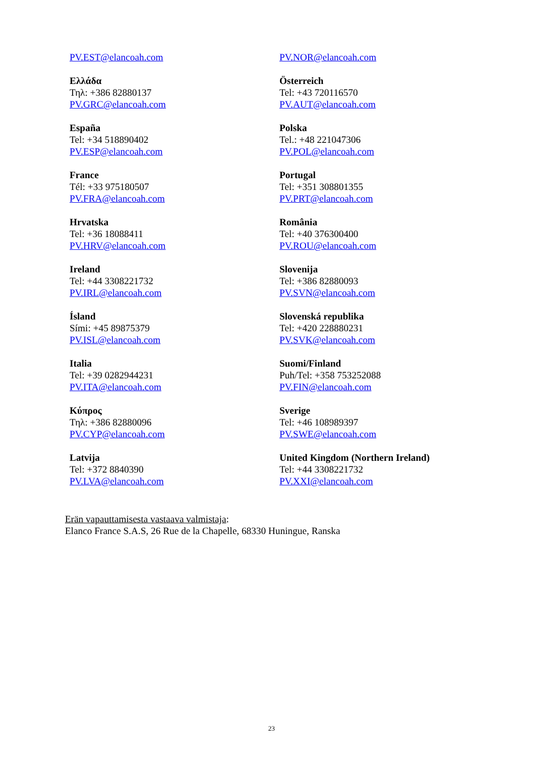| PV.EST@elancoah.com | PV.NOR@elancoah.com |
| Ελλάδα Τηλ: +386 82880137 PV.GRC@elancoah.com | Österreich Tel: +43 720116570 PV.AUT@elancoah.com |
| España Tel: +34 518890402 PV.ESP@elancoah.com | Polska Tel.: +48 221047306 PV.POL@elancoah.com |
| France Tél: +33 975180507 PV.FRA@elancoah.com | Portugal Tel: +351 308801355 PV.PRT@elancoah.com |
| Hrvatska Tel: +36 18088411 PV.HRV@elancoah.com | România Tel: +40 376300400 PV.ROU@elancoah.com |
| Ireland Tel: +44 3308221732 PV.IRL@elancoah.com | Slovenija Tel: +386 82880093 PV.SVN@elancoah.com |
| Ísland Sími: +45 89875379 PV.ISL@elancoah.com | Slovenská republika Tel: +420 228880231 PV.SVK@elancoah.com |
| Italia Tel: +39 0282944231 PV.ITA@elancoah.com | Suomi/Finland Puh/Tel: +358 753252088 PV.FIN@elancoah.com |
| Κύπρος Τηλ: +386 82880096 PV.CYP@elancoah.com | Sverige Tel: +46 108989397 PV.SWE@elancoah.com |
| Latvija Tel: +372 8840390 PV.LVA@elancoah.com | United Kingdom (Northern Ireland) Tel: +44 3308221732 PV.XXI@elancoah.com |
Erän vapauttamisesta vastaava valmistaja:
Elanco France S.A.S, 26 Rue de la Chapelle, 68330 Huningue, Ranska
23